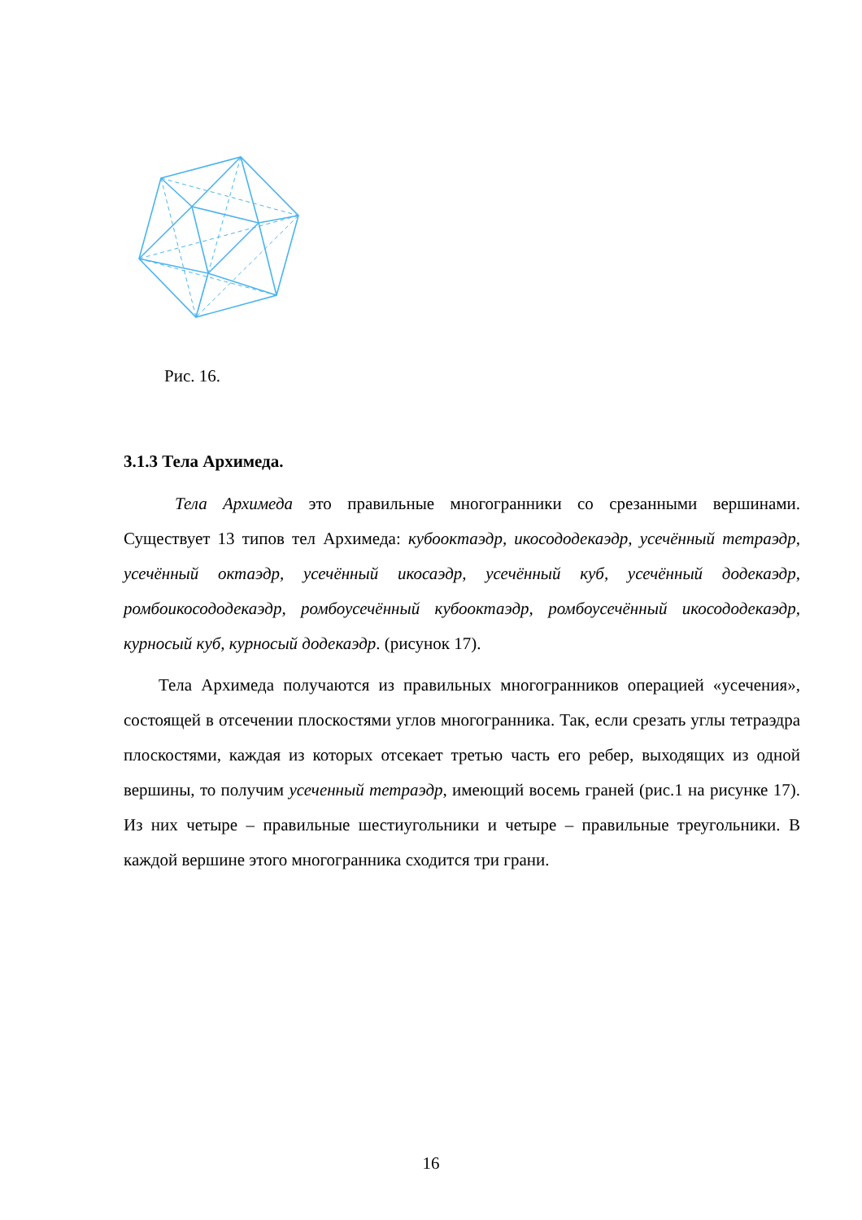Рис. 16.
3.1.3 Тела Архимеда.
Тела Архимеда это правильные многогранники со срезанными вершинами. Существует 13 типов тел Архимеда: кубооктаэдр, икосододекаэдр, усечённый тетраэдр, усечённый октаэдр, усечённый икосаэдр, усечённый куб, усечённый додекаэдр, ромбоикосододекаэдр, ромбоусечённый кубооктаэдр, ромбоусечённый икосододекаэдр, курносый куб, курносый додекаэдр. (рисунок 17).
Тела Архимеда получаются из правильных многогранников операцией «усечения», состоящей в отсечении плоскостями углов многогранника. Так, если срезать углы тетраэдра плоскостями, каждая из которых отсекает третью часть его ребер, выходящих из одной вершины, то получим усеченный тетраэдр, имеющий восемь граней (рис.1 на рисунке 17). Из них четыре – правильные шестиугольники и четыре – правильные треугольники. В каждой вершине этого многогранника сходится три грани.
16